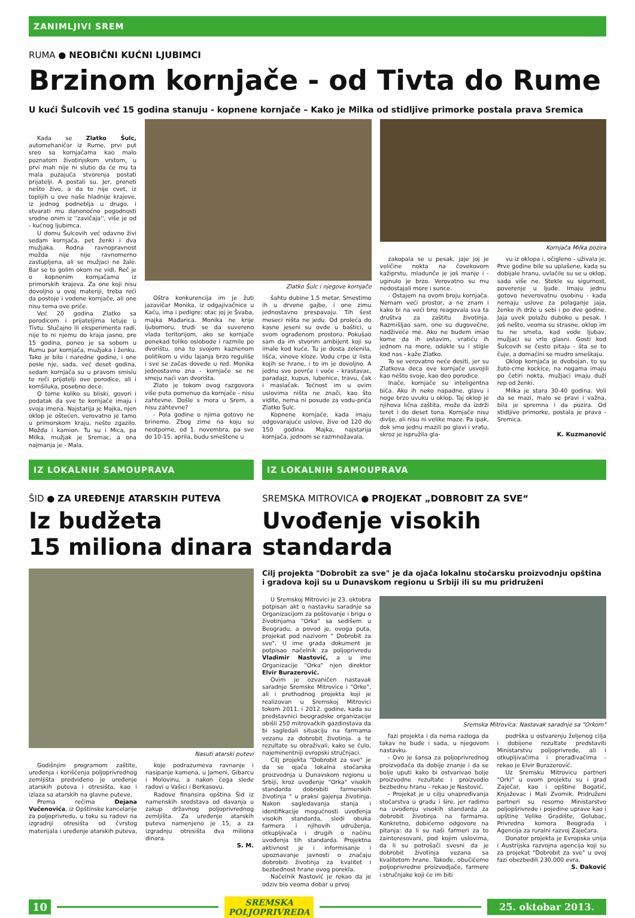ZANIMLJIVI SREM
RUMA ● NEOBIČNI KUĆNI LJUBIMCI
Brzinom kornjače - od Tivta do Rume
U kući Šulcovih već 15 godina stanuju - kopnene kornjače – Kako je Milka od stidljive primorke postala prava Sremica
Kada se Zlatko Šulc, automehaničar iz Rume, prvi put sreo sa kornjačama kao malo poznatom životinjskom vrstom, u prvi mah nije ni slutio da će mu ta mala puzajuća stvorenja postati prijatelji. A postali su. Jer, preneti nešto živo, a da to nije cvet, iz toplijih u ove naše hladnije krajeve, iz jednog podneblja u drugo, i stvarati mu danonoćno pogodnosti srodne onim iz ''zavičaja'', više je od - kućnog ljubimca.
U domu Šulcovih već odavno živi sedam kornjača, pet ženki i dva mužjaka. Rodna ravnopravnost možda nije nije ravnomerno zastupljena, ali se mužjaci ne žale. Bar se to golim okom ne vidi. Reč je o kopnenim kornjačama iz primorskih krajeva. Za one koji nisu dovoljno u ovoj materiji, treba reći da postoje i vodene kornjače, ali one nisu tema ove priče.
Već 20 godina Zlatko sa porodicom i prijateljima letuje u Tivtu. Slučajno ili eksperimenta radi, nije to ni njemu do kraja jasno, pre 15 godina, poneo je sa sobom u Rumu par kornjača, mužjaka i ženku. Tako je bilo i naredne godine, i one posle nje, sada, već deset godina, sedam kornjača su u pravom smislu te reči prijatelji ove porodice, ali i komšiluka, posebno dece.
O tome koliko su bliski, govori i podatak da sve te kornjače imaju i svoja imena. Najstarija je Majka, njen oklop je oštećen, verovatno je tamo u primorskom kraju, nešto zgazilo. Možda i kamion. Tu su i Mica, pa Milka, mužjak je Sremac, a ona najmanja je - Mala.
Zlatko Šulc i njegove kornjače
Oštra konkurencija im je žuti jazavičar Monika, iz odgajivačnice u Kaću, ima i pedigre: otac joj je Švaba, majka Mađarica. Monika ne krije ljubomoru, trudi se da suvereno vlada teritorijom, ako se kornjače ponekad toliko oslobode i razmile po dvorištu, ona to svojom kaznenom politikom u vidu lajanja brzo reguliše i sve se začas dovede u red. Monika jednostavno zna - kornjače se ne smeju naći van dvorišta.
Zlato je tokom ovog razgovora više puta pomenuo da kornjače - nisu zahtevne. Došle s mora u Srem, a nisu zahtevne?
- Pola godine o njima gotovo ne brinemo. Zbog zime na koju su neotporne, od 1. novembra, pa sve do 10-15. aprila, budu smeštene u
šahtu dubine 1,5 metar. Smestimo ih u drvene gajbe, i one zimu jednostavno prespavaju. Tih šest meseci ništa ne jedu. Od proleća do kasne jeseni su ovde u baštici, u svom ograđenom prostoru. Pokušao sam da im stvorim ambijent koji su imale kod kuće. Tu je dosta zelenila, lišća, vinove kloze. Vodu crpe iz lista kojih se hrane, i to im je dovoljno. A jednu svo povrće i voće - krastavac, paradajz, kupus, lubenice, travu, čak i maslačak. Tečnost im u ovim uslovima ništa ne znači, kao što vidite, nema ni posude za vodu-priča Zlatko Šulc.
Kopnene kornjače, kada imaju odgovarajuće uslove, žive od 120 do 150 godina. Majka, najstarija kornjača, jednom se razmnožavala,
Kornjača Milka pozira
zakopala se u pesak, jaje joj je veličine nokta na čovekovom kažiprstu, mladunče je još manje i - uginulo je brzo. Verovatno su mu nedostajali more i sunce.
- Ostajem na ovom broju kornjača. Nemam veći prostor, a ne znam i kako bi na veći broj reagovala sva ta društva za zaštitu životinja. Razmišljao sam, one su dugovečne, nadživeće me. Ako ne budem imao kome da ih ostavim, vratiću ih jednom na more, odakle su i stigle kod nas - kaže Zlatko.
To se verovatno neće desiti, jer su Zlatkova deca ove kornjače usvojili kao nešto svoje, kao deo porodice.
Inače, kornjače su inteligentna bića. Ako ih neko napadne, glavu i noge brzo uvuku u oklop. Taj oklop je njihova lična zaštita, može da izdrži teret i do deset tona. Kornjače nisu divlje, ali nisu ni velike maze. Pa ipak, dok smo jednu mazili po glavi i vratu, skroz je ispružila gla-
vu iz oklopa i, očigleno - uživala je. Prve godine bile su uplašene, kada su dobijale hranu, uvlačile su se u oklop, sada više ne. Stekle su sigurnost, poverenje u ljude. Imaju jednu gotovo neverovatnu osobinu - kada nemaju uslove za polaganje jaja, ženke ih drže u sebi i po dve godine. Jaja uvek polažu duboko u pesak. I još nešto, veoma su strasne, oklop im tu ne smeta, kad vode ljubav, mužjaci su vrlo glasni. Gosti kod Šulcovih se često pitaju - šta se to čuje, a domaćini se mudro smeškaju.
Oklop kornjača je dvobojan, to su žuto-crne kockice, na nogama imaju po četiri nokta, mužjaci imaju duži rep od ženki.
Milka je stara 30-40 godina. Voli da se mazi, malo se pravi i važna, bila je spremna i da pozira. Od stidljive primorke, postala je prava - Sremica.
K. Kuzmanović
IZ LOKALNIH SAMOUPRAVA
ŠID ● ZA UREĐENJE ATARSKIH PUTEVA
Iz budžeta
15 miliona dinara
Nasuti atarski putevi
Godišnjim programom zaštite, uređenja i korišćenja poljoprivrednog zemljišta predviđeno je uređenje atarskih puteva i otresišta, kao i izlaza sa atarskih na glavne puteve.
Prema rečima Dejana Vučenovića, iz Opštinske kancelarije za poljoprivredu, u toku su radovi na izgradnji otresišta od čvrstog materijala i uređenje atarskih puteva,
koje podrazumeva ravnanje i nasipanje kamena, u Jameni, Gibarcu i Molovinu, a nakon čega slede radovi u Vašici i Berkasovu.
Radove finansira opština Šid iz namenskih sredstava od davanja u zakup državnog poljoprivrednog zemljišta. Za uređenje atarskih puteva namenjeno je 15, a za izgradnju otresišta dva miliona dinara.
S. M.
IZ LOKALNIH SAMOUPRAVA
SREMSKA MITROVICA ● PROJEKAT „DOBROBIT ZA SVE“
Uvođenje visokih standarda
Cilj projekta "Dobrobit za sve" je da ojača lokalnu stočarsku proizvodnju opština i gradova koji su u Dunavskom regionu u Srbiji ili su mu pridruženi
U Sremskoj Mitrovici je 23. oktobra potpisan akt o nastavku saradnje sa Organizacijom za poštovanje i brigu o životinjama "Orka" sa sedišem u Beogradu, a povod je, ovoga puta, projekat pod nazivom " Dobrobit za sve". U ime grada dokument je potpisao načelnik za poljoprivredu Vladimir Nastović, a u ime Organizacije "Orka" njen direktor Elvir Burazerović.
Ovim je ozvaničen nastavak saradnje Sremske Mitrovice i "Orke", ali i prethodnog projekta koji je realizovan u Sremskoj Mitrovici tokom 2011. i 2012. godine, kada su predstavnici beogradske organizacije obišli 250 mitrovačkih gazdinstava da bi sagledali situaciju na farmama vezanu za dobrobit životinja. a te rezultate su obraživali, kako se čulo, najeminentniji evropski stručnjaci.
Cilj projekta "Dobrobit za sve" je da se ojača lokalna stočarska proizvodnja u Dunavskom regionu u Srbiji, kroz uvođenje "Orka" visokih standarda dobrobiti farmerskih životinja " u praksi gajenja životinja. Nakon sagledavanja stanja i identifikacije mogućnosti uvođenja visokih standarda, sledi obuka farmera i njihovih udruženja, otkupljivača i drugih o načinu uvođenja tih standarda. Projektna aktivnost je i informisanje i upoznavanje javnosti o značaju dobrobiti životinja za kvalitet i bezbednost hrane ovog porekla.
Načelnik Nastović je rekao da je odziv bio veoma dobar u prvoj
Sremska Mitrovica: Nastavak saradnje sa "Orkom"
fazi projekta i da nema razloga da takav ne bude i sada, u njegovom nastavku.
- Ovo je šansa za poljoprivrednog proizvođača da dobije znanje i da se bolje uputi kako bi ostvarivao bolje proizvodne rezultate i proizvodio bezbednu hranu - rekao je Nastović.
- Projekat je u cilju unapređivanja stočarstva u gradu i šire, jer radimo na uvođenju visokih standarda za dobrobit životinja na farmama. Konkretno, dobićemo odgovore na pitanja: da li su naši farmeri za to zainteresovani, pod kojim uslovima, da li su potrošači svesni da je dobrobit životinja vezana sa kvalitetom hrane. Takođe, obučićemo poljoprivredne proizvodjače, farmere i stručnjake koji će im biti
podrška u ostvarenju željenog cilja i dobijene rezultate predstaviti Ministarstvu poljoprivrede, ali i otkupljivačima i prerađivačima - rekao je Elvir Burazerović.
Uz Sremsku Mitrovicu partneri "Orki" u ovom projektu su i grad Zaječar, kao i opštine Bogatić, Knjaževac i Mali Zvornik. Pridruženi partneri su resorno Ministarstvo poljopšrivrede i pojedine uprave kao i opštine Veliko Gradište, Golubac, Privredna komora Beograda i Agencija za ruralni razvoj Zaječara.
Donator projekta je Evropska unija i Austrijska razvojna agencija koji su za projekat "Dobrobit za sve" u ovoj fazi obezbedili 230.000 evra.
S. Đaković
10
SREMSKA
POLJOPRIVREDA
25. oktobar 2013.